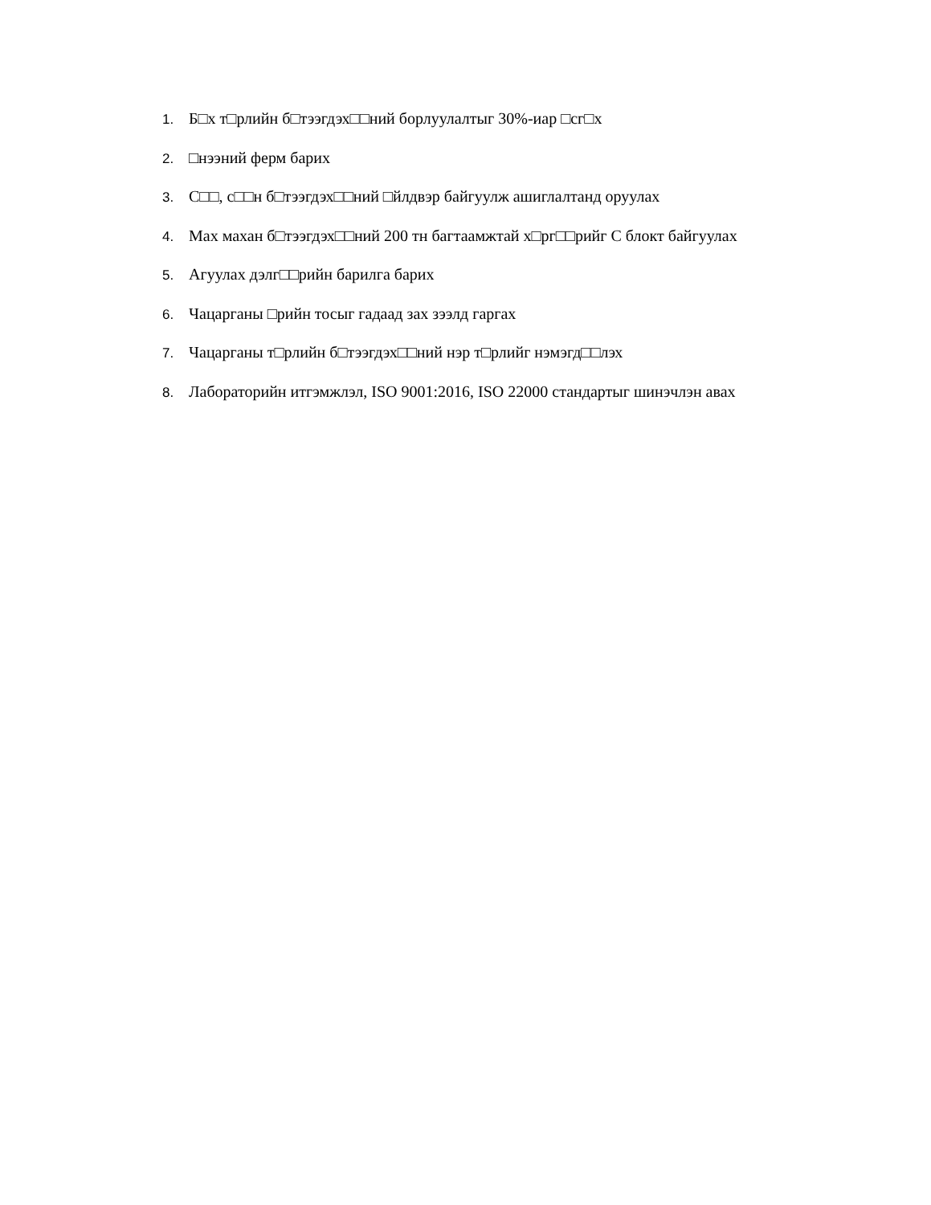1. Б□х т□рлийн б□тээгдэх□□ний борлуулалтыг 30%-иар □сг□х
2. □нээний ферм барих
3. С□□, с□□н б□тээгдэх□□ний □йлдвэр байгуулж ашиглалтанд оруулах
4. Мах махан б□тээгдэх□□ний 200 тн багтаамжтай х□рг□□рийг С блокт байгуулах
5. Агуулах дэлг□□рийн барилга барих
6. Чацарганы □рийн тосыг гадаад зах зээлд гаргах
7. Чацарганы т□рлийн б□тээгдэх□□ний нэр т□рлийг нэмэгд□□лэх
8. Лабораторийн итгэмжлэл, ISO 9001:2016, ISO 22000 стандартыг шинэчлэн авах